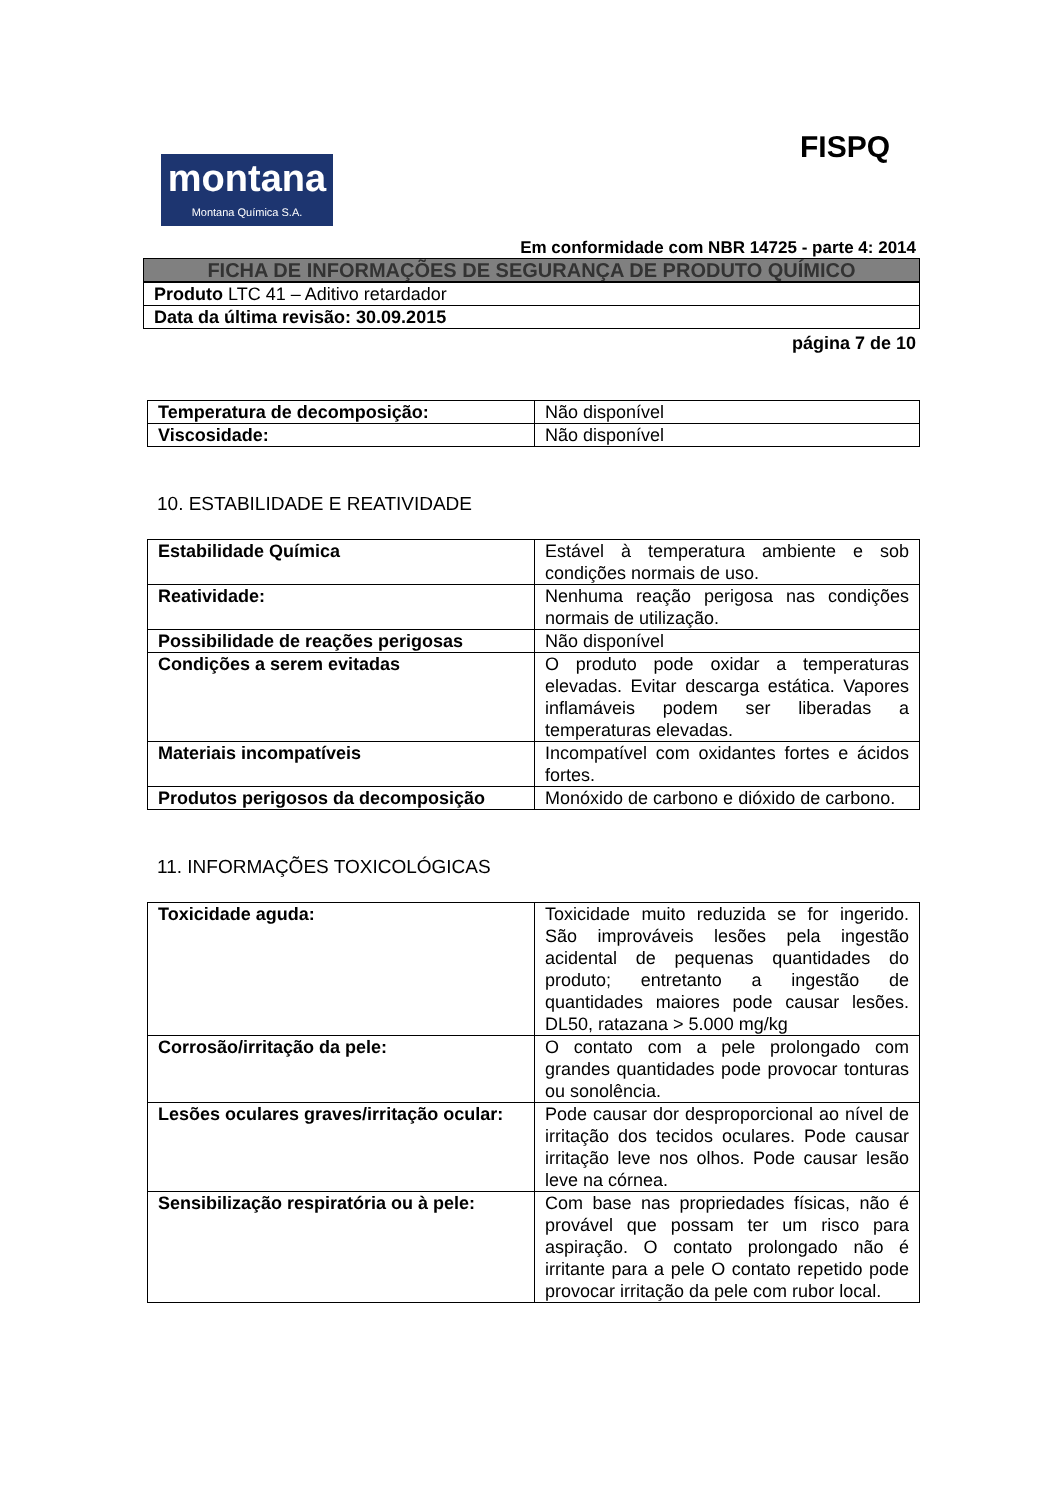FISPQ
montana
Montana Química S.A.
Em conformidade com NBR 14725 - parte 4: 2014
| FICHA DE INFORMAÇÕES DE SEGURANÇA DE PRODUTO QUÍMICO |
| Produto LTC 41 – Aditivo retardador |
| Data da última revisão: 30.09.2015 |
página 7 de 10
| Temperatura de decomposição: | Não disponível |
| Viscosidade: | Não disponível |
10. ESTABILIDADE E REATIVIDADE
| Estabilidade Química | Estável à temperatura ambiente e sob condições normais de uso. |
| Reatividade: | Nenhuma reação perigosa nas condições normais de utilização. |
| Possibilidade de reações perigosas | Não disponível |
| Condições a serem evitadas | O produto pode oxidar a temperaturas elevadas. Evitar descarga estática. Vapores inflamáveis podem ser liberadas a temperaturas elevadas. |
| Materiais incompatíveis | Incompatível com oxidantes fortes e ácidos fortes. |
| Produtos perigosos da decomposição | Monóxido de carbono e dióxido de carbono. |
11. INFORMAÇÕES TOXICOLÓGICAS
| Toxicidade aguda: | Toxicidade muito reduzida se for ingerido. São improváveis lesões pela ingestão acidental de pequenas quantidades do produto; entretanto a ingestão de quantidades maiores pode causar lesões. DL50, ratazana > 5.000 mg/kg |
| Corrosão/irritação da pele: | O contato com a pele prolongado com grandes quantidades pode provocar tonturas ou sonolência. |
| Lesões oculares graves/irritação ocular: | Pode causar dor desproporcional ao nível de irritação dos tecidos oculares. Pode causar irritação leve nos olhos. Pode causar lesão leve na córnea. |
| Sensibilização respiratória ou à pele: | Com base nas propriedades físicas, não é provável que possam ter um risco para aspiração. O contato prolongado não é irritante para a pele O contato repetido pode provocar irritação da pele com rubor local. |